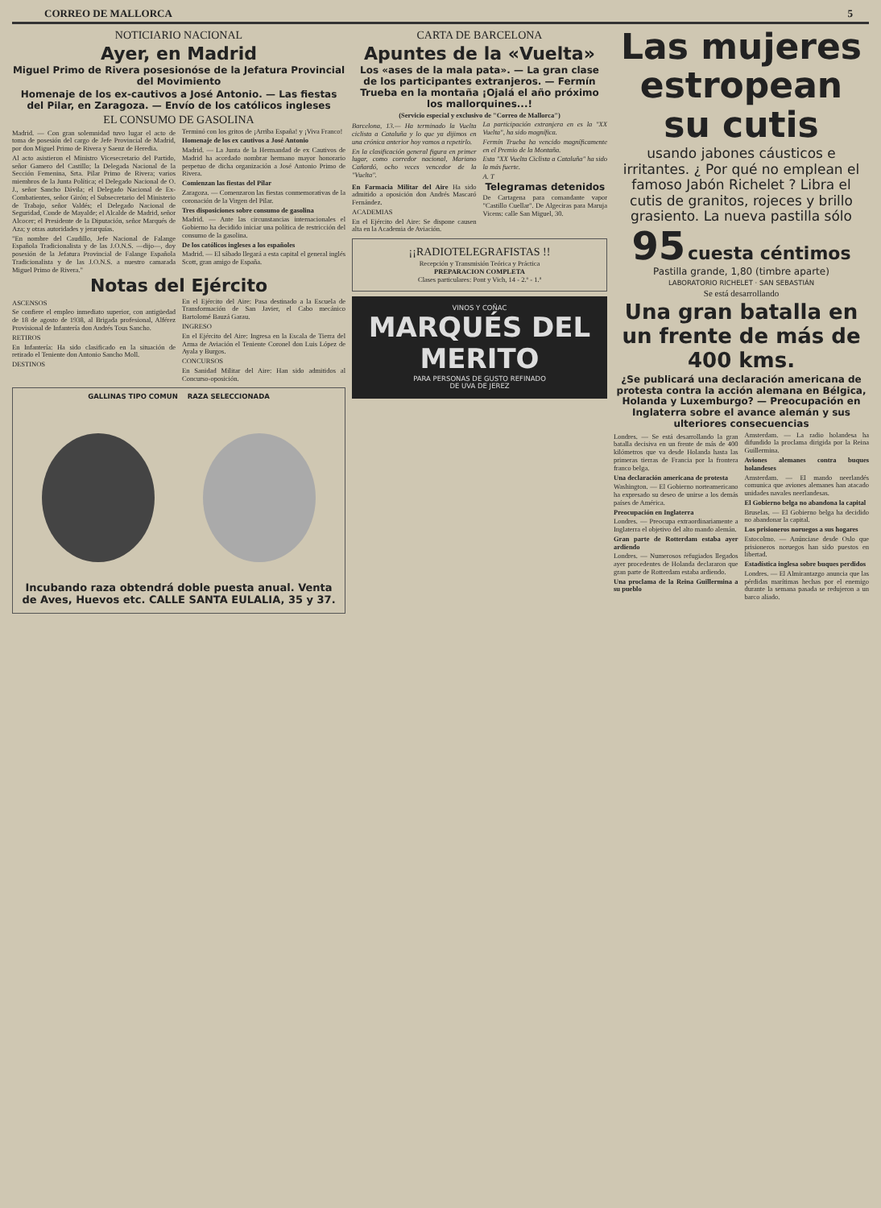CORREO DE MALLORCA 5
NOTICIARIO NACIONAL
Ayer, en Madrid
Miguel Primo de Rivera posesionóse de la Jefatura Provincial del Movimiento
Homenaje de los ex-cautivos a José Antonio. — Las fiestas del Pilar, en Zaragoza. — Envío de los católicos ingleses
EL CONSUMO DE GASOLINA
Madrid. — Con gran solemnidad tuvo lugar el acto de toma de posesión del cargo de Jefe Provincial de Madrid, por don Miguel Primo de Rivera y Saenz de Heredia.
Al acto asistieron el Ministro Vicesecretario del Partido, señor Gamero del Castillo; la Delegada Nacional de la Sección Femenina, Srta. Pilar Primo de Rivera; varios miembros de la Junta Política; el Delegado Nacional de O. J., señor Sancho Dávila; el Delegado Nacional de Ex-Combatientes, señor Girón; el Subsecretario del Ministerio de Trabajo, señor Valdés; el Delegado Nacional de Seguridad, Conde de Mayalde; el Alcalde de Madrid, señor Alcocer; el Presidente de la Diputación, señor Marqués de Aza; y otras autoridades y jerarquías.
"En nombre del Caudillo, Jefe Nacional de Falange Española Tradicionalista y de las J.O.N.S. —dijo—, doy posesión de la Jefatura Provincial de Falange Española Tradicionalista y de las J.O.N.S. a nuestro camarada Miguel Primo de Rivera."
Terminó con los gritos de ¡Arriba España! y ¡Viva Franco!
Homenaje de los ex cautivos a José Antonio
Madrid. — La Junta de la Hermandad de ex Cautivos de Madrid ha acordado nombrar hermano mayor honorario perpetuo de dicha organización a José Antonio Primo de Rivera.
Comienzan las fiestas del Pilar
Zaragoza. — Comenzaron las fiestas conmemorativas de la coronación de la Virgen del Pilar.
Tres disposiciones sobre consumo de gasolina
Madrid. — Ante las circunstancias internacionales el Gobierno ha decidido iniciar una política de restricción del consumo de la gasolina.
De los católicos ingleses a los españoles
Madrid. — El sábado llegará a esta capital el general inglés Scott, gran amigo de España.
Notas del Ejército
ASCENSOS
Se confiere el empleo inmediato superior, con antigüedad de 18 de agosto de 1938, al Brigada profesional, Alférez Provisional de Infantería don Andrés Tous Sancho.
RETIROS
En Infantería: Ha sido clasificado en la situación de retirado el Teniente don Antonio Sancho Moll.
DESTINOS
En el Ejército del Aire: Pasa destinado a la Escuela de Transformación de San Javier, el Cabo mecánico Bartolomé Bauzá Garau.
INGRESO
En el Ejército del Aire: Ingresa en la Escala de Tierra del Arma de Aviación el Teniente Coronel don Luis López de Ayala y Burgos.
CONCURSOS
En Sanidad Militar del Aire: Han sido admitidos al Concurso-oposición.
GALLINAS TIPO COMUN RAZA SELECCIONADA
Incubando raza obtendrá doble puesta anual. Venta de Aves, Huevos etc. CALLE SANTA EULALIA, 35 y 37.
CARTA DE BARCELONA
Apuntes de la «Vuelta»
Los «ases de la mala pata». — La gran clase de los participantes extranjeros. — Fermín Trueba en la montaña ¡Ojalá el año próximo los mallorquines...!
(Servicio especial y exclusivo de "Correo de Mallorca")
Barcelona, 13.— Ha terminado la Vuelta ciclista a Cataluña y lo que ya dijimos en una crónica anterior hoy vamos a repetirlo.
En la clasificación general figura en primer lugar, como corredor nacional, Mariano Cañardó, ocho veces vencedor de la "Vuelta".
La participación extranjera en es la "XX Vuelta", ha sido magnífica.
Fermín Trueba ha vencido magníficamente en el Premio de la Montaña.
Esta "XX Vuelta Ciclista a Cataluña" ha sido la más fuerte.
A. T
En Farmacia Militar del Aire Ha sido admitido a oposición don Andrés Mascaró Fernández.
ACADEMIAS
En el Ejército del Aire: Se dispone causen alta en la Academia de Aviación.
Telegramas detenidos
De Cartagena para comandante vapor "Castillo Cuellar". De Algeciras para Maruja Vicens: calle San Miguel, 30.
¡¡RADIOTELEGRAFISTAS !!
Recepción y Transmisión Teórica y Práctica
PREPARACION COMPLETA
Clases particulares: Pont y Vich, 14 - 2.º - 1.ª
VINOS Y COÑAC
MARQUÉS DEL MERITO
PARA PERSONAS DE GUSTO REFINADO
DE UVA DE JEREZ
Las mujeres estropean su cutis
usando jabones cáusticos e irritantes. ¿ Por qué no emplean el famoso Jabón Richelet ? Libra el cutis de granitos, rojeces y brillo grasiento. La nueva pastilla sólo
95 cuesta céntimos
Pastilla grande, 1,80 (timbre aparte)
LABORATORIO RICHELET · SAN SEBASTIÁN
Se está desarrollando
Una gran batalla en un frente de más de 400 kms.
¿Se publicará una declaración americana de protesta contra la acción alemana en Bélgica, Holanda y Luxemburgo? — Preocupación en Inglaterra sobre el avance alemán y sus ulteriores consecuencias
Londres. — Se está desarrollando la gran batalla decisiva en un frente de más de 400 kilómetros que va desde Holanda hasta las primeras tierras de Francia por la frontera franco belga.
Una declaración americana de protesta
Washington. — El Gobierno norteamericano ha expresado su deseo de unirse a los demás países de América.
Preocupación en Inglaterra
Londres. — Preocupa extraordinariamente a Inglaterra el objetivo del alto mando alemán.
Gran parte de Rotterdam estaba ayer ardiendo
Londres. — Numerosos refugiados llegados ayer procedentes de Holanda declararon que gran parte de Rotterdam estaba ardiendo.
Una proclama de la Reina Guillermina a su pueblo
Amsterdam. — La radio holandesa ha difundido la proclama dirigida por la Reina Guillermina.
Aviones alemanes contra buques holandeses
Amsterdam. — El mando neerlandés comunica que aviones alemanes han atacado unidades navales neerlandesas.
El Gobierno belga no abandona la capital
Bruselas. — El Gobierno belga ha decidido no abandonar la capital.
Los prisioneros noruegos a sus hogares
Estocolmo. — Anúnciase desde Oslo que prisioneros noruegos han sido puestos en libertad.
Estadística inglesa sobre buques perdidos
Londres. — El Almirantazgo anuncia que las pérdidas marítimas hechas por el enemigo durante la semana pasada se redujeron a un barco aliado.